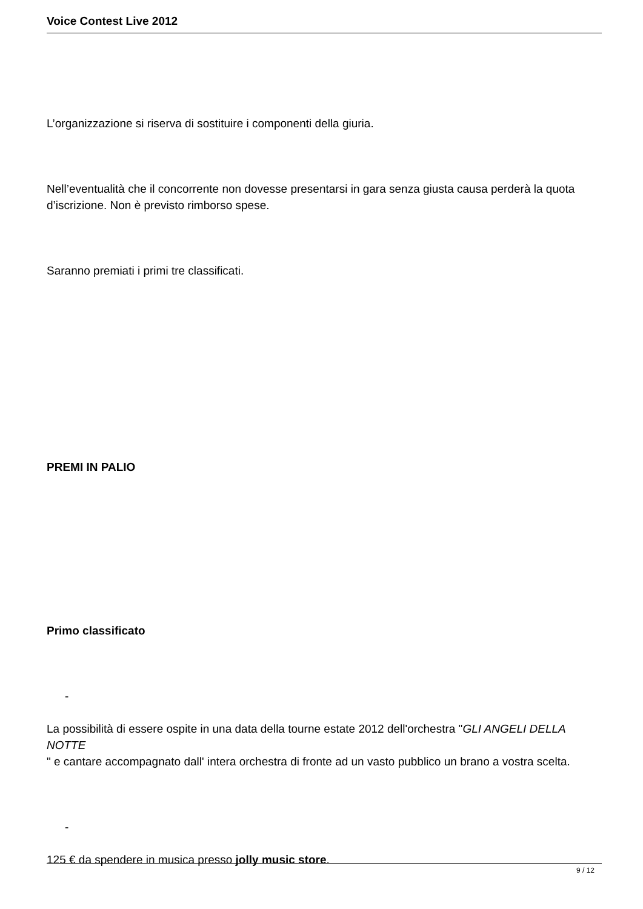Voice Contest Live 2012
L’organizzazione si riserva di sostituire i componenti della giuria.
Nell’eventualità che il concorrente non dovesse presentarsi in gara senza giusta causa perderà la quota d’iscrizione. Non è previsto rimborso spese.
Saranno premiati i primi tre classificati.
PREMI IN PALIO
Primo classificato
-
La possibilità di essere ospite in una data della tourne estate 2012 dell'orchestra "GLI ANGELI DELLA NOTTE
" e cantare accompagnato dall' intera orchestra di fronte ad un vasto pubblico un brano a vostra scelta.
-
125 € da spendere in musica presso jolly music store.
9 / 12